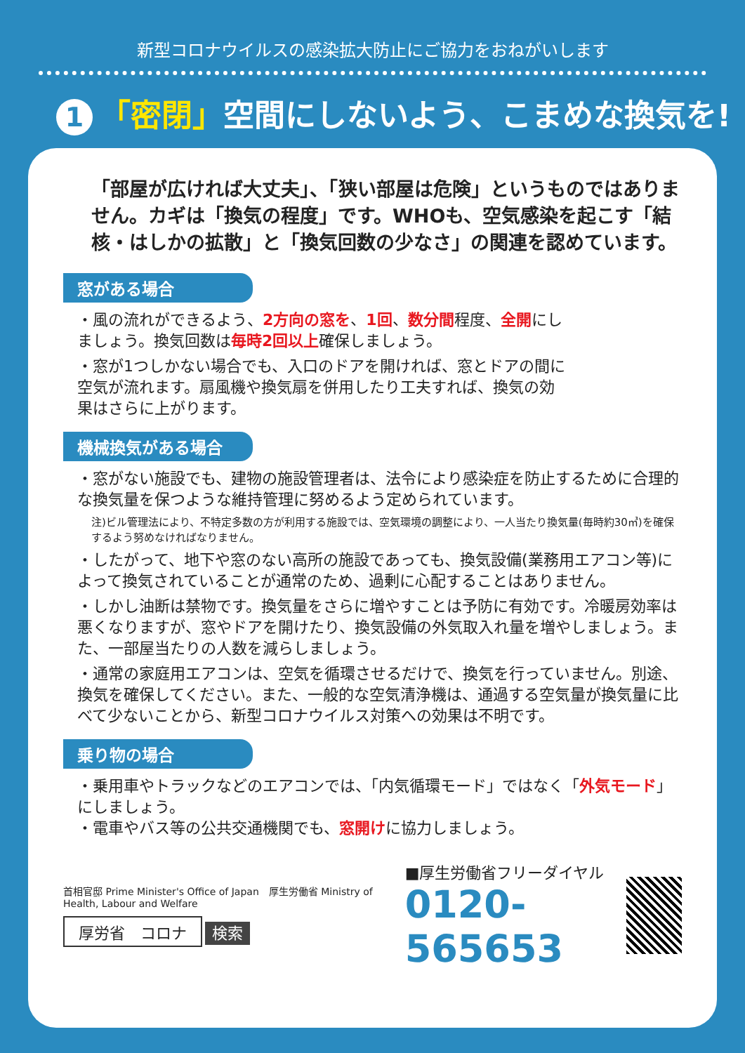新型コロナウイルスの感染拡大防止にご協力をおねがいします
1 「密閉」空間にしないよう、こまめな換気を!
「部屋が広ければ大丈夫」、「狭い部屋は危険」というものではありません。カギは「換気の程度」です。WHOも、空気感染を起こす「結核・はしかの拡散」と「換気回数の少なさ」の関連を認めています。
窓がある場合
・風の流れができるよう、2方向の窓を、1回、数分間程度、全開にしましょう。換気回数は毎時2回以上確保しましょう。
・窓が1つしかない場合でも、入口のドアを開ければ、窓とドアの間に空気が流れます。扇風機や換気扇を併用したり工夫すれば、換気の効果はさらに上がります。
機械換気がある場合
・窓がない施設でも、建物の施設管理者は、法令により感染症を防止するために合理的な換気量を保つような維持管理に努めるよう定められています。
注)ビル管理法により、不特定多数の方が利用する施設では、空気環境の調整により、一人当たり換気量(毎時約30㎥)を確保するよう努めなければなりません。
・したがって、地下や窓のない高所の施設であっても、換気設備(業務用エアコン等)によって換気されていることが通常のため、過剰に心配することはありません。
・しかし油断は禁物です。換気量をさらに増やすことは予防に有効です。冷暖房効率は悪くなりますが、窓やドアを開けたり、換気設備の外気取入れ量を増やしましょう。また、一部屋当たりの人数を減らしましょう。
・通常の家庭用エアコンは、空気を循環させるだけで、換気を行っていません。別途、換気を確保してください。また、一般的な空気清浄機は、通過する空気量が換気量に比べて少ないことから、新型コロナウイルス対策への効果は不明です。
乗り物の場合
・乗用車やトラックなどのエアコンでは、「内気循環モード」ではなく「外気モード」にしましょう。
・電車やバス等の公共交通機関でも、窓開けに協力しましょう。
首相官邸 Prime Minister's Office of Japan　厚生労働省 Ministry of Health, Labour and Welfare
厚労省　コロナ 検索
■厚生労働省フリーダイヤル
0120-565653